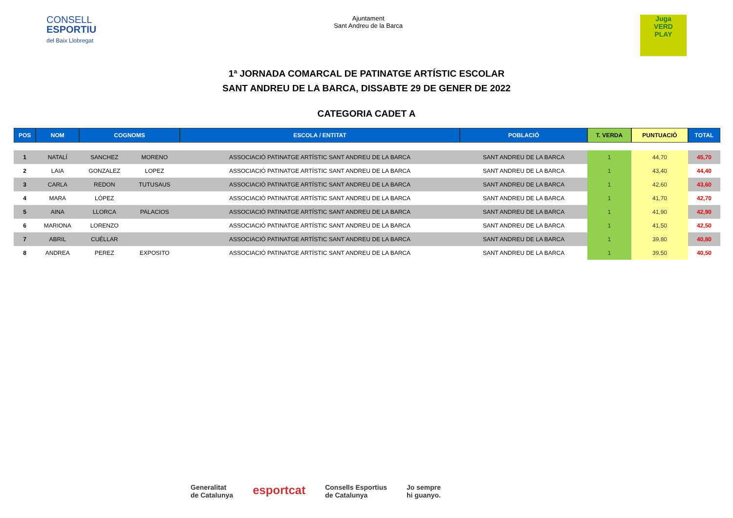CONSELL
ESPORTIU
del Baix Llobregat
Ajuntament
Sant Andreu de la Barca
Juga
VERD
PLAY
1ª JORNADA COMARCAL DE PATINATGE ARTÍSTIC ESCOLAR
SANT ANDREU DE LA BARCA, DISSABTE 29 DE GENER DE 2022
CATEGORIA CADET A
| POS | NOM | COGNOMS | | ESCOLA / ENTITAT | POBLACIÓ | T. VERDA | PUNTUACIÓ | TOTAL |
| --- | --- | --- | --- | --- | --- | --- | --- | --- |
| 1 | NATALÍ | SANCHEZ | MORENO | ASSOCIACIÓ PATINATGE ARTÍSTIC SANT ANDREU DE LA BARCA | SANT ANDREU DE LA BARCA | 1 | 44,70 | 45,70 |
| 2 | LAIA | GONZALEZ | LOPEZ | ASSOCIACIÓ PATINATGE ARTÍSTIC SANT ANDREU DE LA BARCA | SANT ANDREU DE LA BARCA | 1 | 43,40 | 44,40 |
| 3 | CARLA | REDON | TUTUSAUS | ASSOCIACIÓ PATINATGE ARTÍSTIC SANT ANDREU DE LA BARCA | SANT ANDREU DE LA BARCA | 1 | 42,60 | 43,60 |
| 4 | MARA | LÓPEZ | | ASSOCIACIÓ PATINATGE ARTÍSTIC SANT ANDREU DE LA BARCA | SANT ANDREU DE LA BARCA | 1 | 41,70 | 42,70 |
| 5 | AINA | LLORCA | PALACIOS | ASSOCIACIÓ PATINATGE ARTÍSTIC SANT ANDREU DE LA BARCA | SANT ANDREU DE LA BARCA | 1 | 41,90 | 42,90 |
| 6 | MARIONA | LORENZO | | ASSOCIACIÓ PATINATGE ARTÍSTIC SANT ANDREU DE LA BARCA | SANT ANDREU DE LA BARCA | 1 | 41,50 | 42,50 |
| 7 | ABRIL | CUÉLLAR | | ASSOCIACIÓ PATINATGE ARTÍSTIC SANT ANDREU DE LA BARCA | SANT ANDREU DE LA BARCA | 1 | 39,80 | 40,80 |
| 8 | ANDREA | PEREZ | EXPOSITO | ASSOCIACIÓ PATINATGE ARTÍSTIC SANT ANDREU DE LA BARCA | SANT ANDREU DE LA BARCA | 1 | 39,50 | 40,50 |
Generalitat
de Catalunya
esportcat
Consells Esportius
de Catalunya
Jo sempre
hi guanyo.